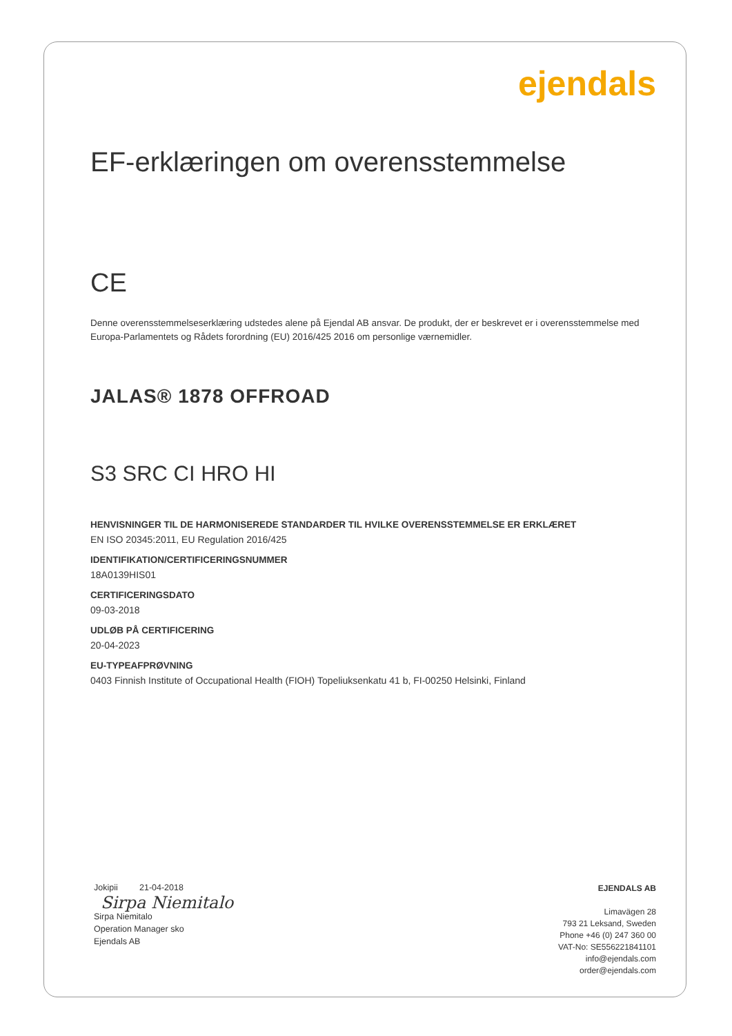ejendals
EF-erklæringen om overensstemmelse
CE
Denne overensstemmelseserklæring udstedes alene på Ejendal AB ansvar. De produkt, der er beskrevet er i overensstemmelse med Europa-Parlamentets og Rådets forordning (EU) 2016/425 2016 om personlige værnemidler.
JALAS® 1878 OFFROAD
S3 SRC CI HRO HI
HENVISNINGER TIL DE HARMONISEREDE STANDARDER TIL HVILKE OVERENSSTEMMELSE ER ERKLÆRET
EN ISO 20345:2011, EU Regulation 2016/425
IDENTIFIKATION/CERTIFICERINGSNUMMER
18A0139HIS01
CERTIFICERINGSDATO
09-03-2018
UDLØB PÅ CERTIFICERING
20-04-2023
EU-TYPEAFPRØVNING
0403 Finnish Institute of Occupational Health (FIOH) Topeliuksenkatu 41 b, FI-00250 Helsinki, Finland
Jokipii 21-04-2018
Sirpa Niemitalo
Sirpa Niemitalo
Operation Manager sko
Ejendals AB
EJENDALS AB
Limavägen 28
793 21 Leksand, Sweden
Phone +46 (0) 247 360 00
VAT-No: SE556221841101
info@ejendals.com
order@ejendals.com